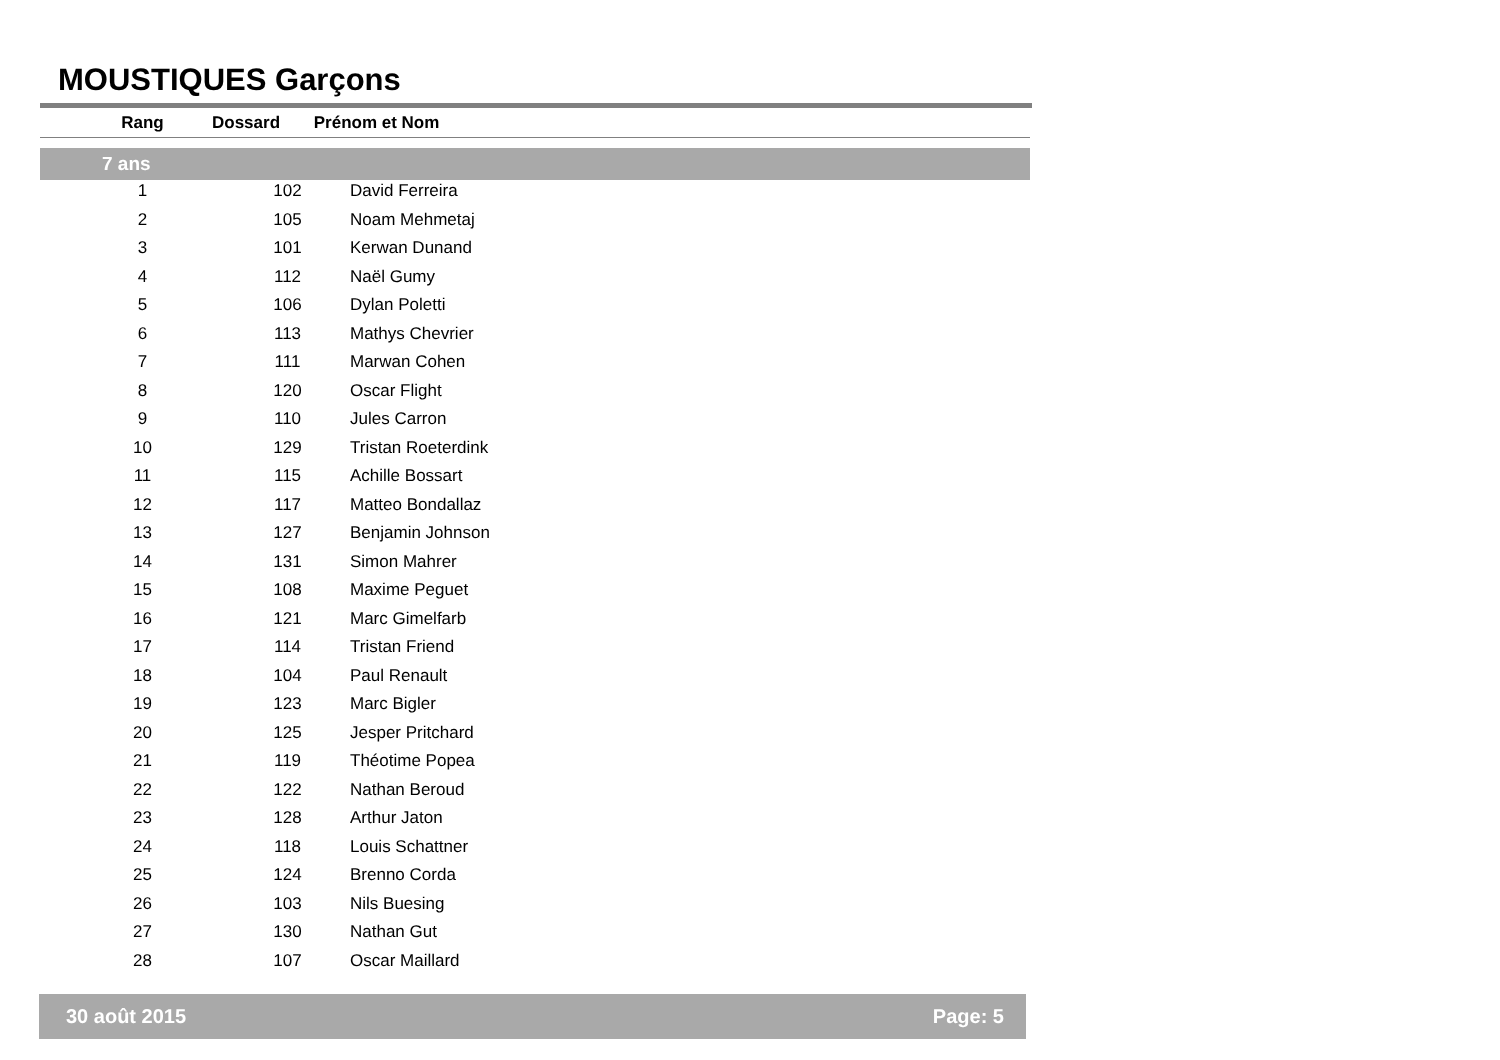MOUSTIQUES Garçons
| Rang | | Dossard Prénom et Nom |
| --- | --- | --- |
| 7 ans | | |
| | 1 | | 102 | David Ferreira |
| | 2 | | 105 | Noam Mehmetaj |
| | 3 | | 101 | Kerwan Dunand |
| | 4 | | 112 | Naël Gumy |
| | 5 | | 106 | Dylan Poletti |
| | 6 | | 113 | Mathys Chevrier |
| | 7 | | 111 | Marwan Cohen |
| | 8 | | 120 | Oscar Flight |
| | 9 | | 110 | Jules Carron |
| | 10 | | 129 | Tristan Roeterdink |
| | 11 | | 115 | Achille Bossart |
| | 12 | | 117 | Matteo Bondallaz |
| | 13 | | 127 | Benjamin Johnson |
| | 14 | | 131 | Simon Mahrer |
| | 15 | | 108 | Maxime Peguet |
| | 16 | | 121 | Marc Gimelfarb |
| | 17 | | 114 | Tristan Friend |
| | 18 | | 104 | Paul Renault |
| | 19 | | 123 | Marc Bigler |
| | 20 | | 125 | Jesper Pritchard |
| | 21 | | 119 | Théotime Popea |
| | 22 | | 122 | Nathan Beroud |
| | 23 | | 128 | Arthur Jaton |
| | 24 | | 118 | Louis Schattner |
| | 25 | | 124 | Brenno Corda |
| | 26 | | 103 | Nils Buesing |
| | 27 | | 130 | Nathan Gut |
| | 28 | | 107 | Oscar Maillard |
30 août 2015 Page: 5